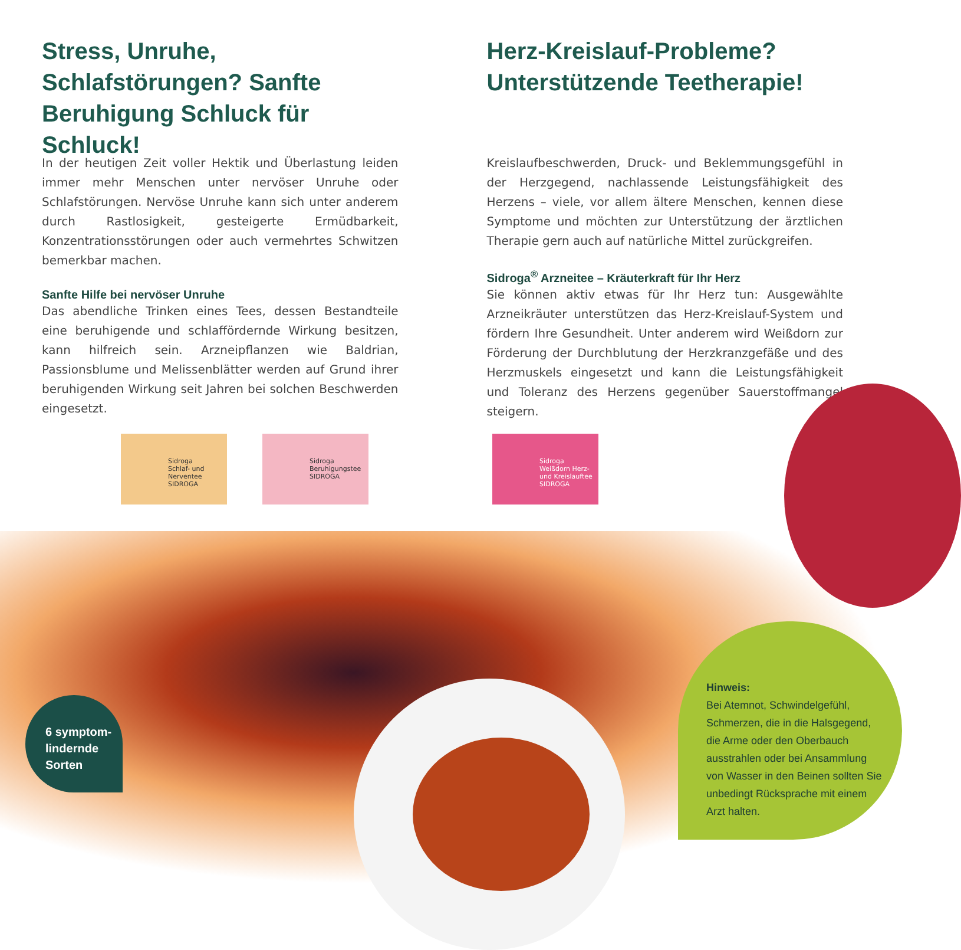Stress, Unruhe, Schlafstörungen? Sanfte Beruhigung Schluck für Schluck!
In der heutigen Zeit voller Hektik und Überlastung leiden immer mehr Menschen unter nervöser Unruhe oder Schlafstörungen. Nervöse Unruhe kann sich unter anderem durch Rastlosigkeit, gesteigerte Ermüdbarkeit, Konzentrationsstörungen oder auch vermehrtes Schwitzen bemerkbar machen.
Sanfte Hilfe bei nervöser Unruhe
Das abendliche Trinken eines Tees, dessen Bestandteile eine beruhigende und schlaffördernde Wirkung besitzen, kann hilfreich sein. Arzneipflanzen wie Baldrian, Passionsblume und Melissenblätter werden auf Grund ihrer beruhigenden Wirkung seit Jahren bei solchen Beschwerden eingesetzt.
Herz-Kreislauf-Probleme? Unterstützende Teetherapie!
Kreislaufbeschwerden, Druck- und Beklemmungsgefühl in der Herzgegend, nachlassende Leistungsfähigkeit des Herzens – viele, vor allem ältere Menschen, kennen diese Symptome und möchten zur Unterstützung der ärztlichen Therapie gern auch auf natürliche Mittel zurückgreifen.
Sidroga<sup>®</sup> Arzneitee – Kräuterkraft für Ihr Herz
Sie können aktiv etwas für Ihr Herz tun: Ausgewählte Arzneikräuter unterstützen das Herz-Kreislauf-System und fördern Ihre Gesundheit. Unter anderem wird Weißdorn zur Förderung der Durchblutung der Herzkranzgefäße und des Herzmuskels eingesetzt und kann die Leistungsfähigkeit und Toleranz des Herzens gegenüber Sauerstoffmangel steigern.
Sidroga
Schlaf- und Nerventee
SIDROGA
Sidroga
Beruhigungstee
SIDROGA
Sidroga
Weißdorn Herz- und Kreislauftee
SIDROGA
6 symptom-
lindernde
Sorten
Hinweis:
Bei Atemnot, Schwindelgefühl, Schmerzen, die in die Halsgegend, die Arme oder den Oberbauch ausstrahlen oder bei Ansammlung von Wasser in den Beinen sollten Sie unbedingt Rücksprache mit einem Arzt halten.